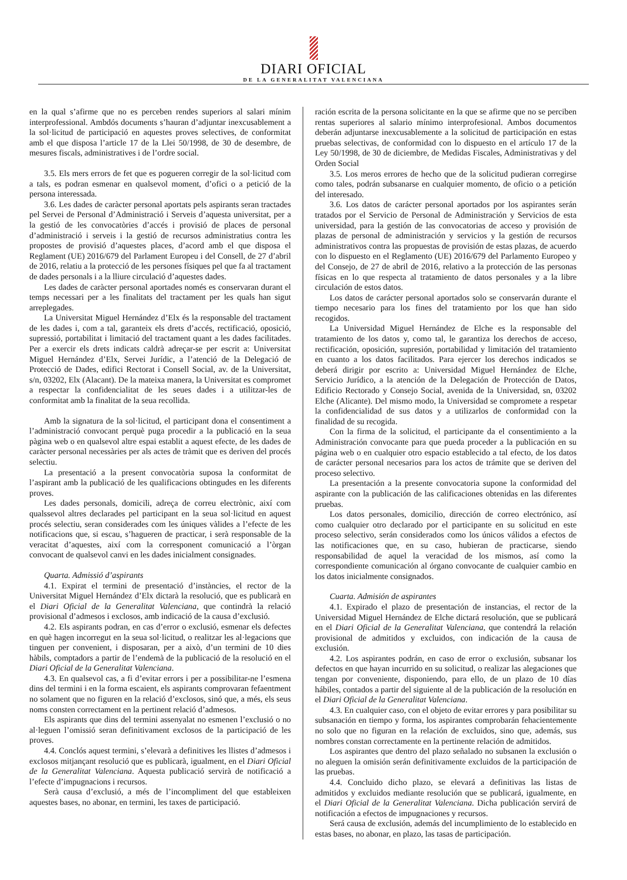DIARI OFICIAL
DE LA GENERALITAT VALENCIANA
en la qual s’afirme que no es perceben rendes superiors al salari mínim interprofessional. Ambdós documents s’hauran d’adjuntar inexcusablement a la sol·licitud de participació en aquestes proves selectives, de conformitat amb el que disposa l’article 17 de la Llei 50/1998, de 30 de desembre, de mesures fiscals, administratives i de l’ordre social.
3.5. Els mers errors de fet que es pogueren corregir de la sol·licitud com a tals, es podran esmenar en qualsevol moment, d’ofici o a petició de la persona interessada.
3.6. Les dades de caràcter personal aportats pels aspirants seran tractades pel Servei de Personal d’Administració i Serveis d’aquesta universitat, per a la gestió de les convocatòries d’accés i provisió de places de personal d’administració i serveis i la gestió de recursos administratius contra les propostes de provisió d’aquestes places, d’acord amb el que disposa el Reglament (UE) 2016/679 del Parlament Europeu i del Consell, de 27 d’abril de 2016, relatiu a la protecció de les persones físiques pel que fa al tractament de dades personals i a la lliure circulació d’aquestes dades.
Les dades de caràcter personal aportades només es conservaran durant el temps necessari per a les finalitats del tractament per les quals han sigut arreplegades.
La Universitat Miguel Hernández d’Elx és la responsable del tractament de les dades i, com a tal, garanteix els drets d’accés, rectificació, oposició, supressió, portabilitat i limitació del tractament quant a les dades facilitades. Per a exercir els drets indicats caldrà adreçar-se per escrit a: Universitat Miguel Hernández d’Elx, Servei Jurídic, a l’atenció de la Delegació de Protecció de Dades, edifici Rectorat i Consell Social, av. de la Universitat, s/n, 03202, Elx (Alacant). De la mateixa manera, la Universitat es compromet a respectar la confidencialitat de les seues dades i a utilitzar-les de conformitat amb la finalitat de la seua recollida.
Amb la signatura de la sol·licitud, el participant dona el consentiment a l’administració convocant perquè puga procedir a la publicació en la seua pàgina web o en qualsevol altre espai establit a aquest efecte, de les dades de caràcter personal necessàries per als actes de tràmit que es deriven del procés selectiu.
La presentació a la present convocatòria suposa la conformitat de l’aspirant amb la publicació de les qualificacions obtingudes en les diferents proves.
Les dades personals, domicili, adreça de correu electrònic, així com qualssevol altres declarades pel participant en la seua sol·licitud en aquest procés selectiu, seran considerades com les úniques vàlides a l’efecte de les notificacions que, si escau, s’hagueren de practicar, i serà responsable de la veracitat d’aquestes, així com la corresponent comunicació a l’òrgan convocant de qualsevol canvi en les dades inicialment consignades.
Quarta. Admissió d’aspirants
4.1. Expirat el termini de presentació d’instàncies, el rector de la Universitat Miguel Hernández d’Elx dictarà la resolució, que es publicarà en el Diari Oficial de la Generalitat Valenciana, que contindrà la relació provisional d’admesos i exclosos, amb indicació de la causa d’exclusió.
4.2. Els aspirants podran, en cas d’error o exclusió, esmenar els defectes en què hagen incorregut en la seua sol·licitud, o realitzar les al·legacions que tinguen per convenient, i disposaran, per a això, d’un termini de 10 dies hàbils, comptadors a partir de l’endemà de la publicació de la resolució en el Diari Oficial de la Generalitat Valenciana.
4.3. En qualsevol cas, a fi d’evitar errors i per a possibilitar-ne l’esmena dins del termini i en la forma escaient, els aspirants comprovaran fefaentment no solament que no figuren en la relació d’exclosos, sinó que, a més, els seus noms consten correctament en la pertinent relació d’admesos.
Els aspirants que dins del termini assenyalat no esmenen l’exclusió o no al·leguen l’omissió seran definitivament exclosos de la participació de les proves.
4.4. Conclós aquest termini, s’elevarà a definitives les llistes d’admesos i exclosos mitjançant resolució que es publicarà, igualment, en el Diari Oficial de la Generalitat Valenciana. Aquesta publicació servirà de notificació a l’efecte d’impugnacions i recursos.
Serà causa d’exclusió, a més de l’incompliment del que estableixen aquestes bases, no abonar, en termini, les taxes de participació.
ración escrita de la persona solicitante en la que se afirme que no se perciben rentas superiores al salario mínimo interprofesional. Ambos documentos deberán adjuntarse inexcusablemente a la solicitud de participación en estas pruebas selectivas, de conformidad con lo dispuesto en el artículo 17 de la Ley 50/1998, de 30 de diciembre, de Medidas Fiscales, Administrativas y del Orden Social
3.5. Los meros errores de hecho que de la solicitud pudieran corregirse como tales, podrán subsanarse en cualquier momento, de oficio o a petición del interesado.
3.6. Los datos de carácter personal aportados por los aspirantes serán tratados por el Servicio de Personal de Administración y Servicios de esta universidad, para la gestión de las convocatorias de acceso y provisión de plazas de personal de administración y servicios y la gestión de recursos administrativos contra las propuestas de provisión de estas plazas, de acuerdo con lo dispuesto en el Reglamento (UE) 2016/679 del Parlamento Europeo y del Consejo, de 27 de abril de 2016, relativo a la protección de las personas físicas en lo que respecta al tratamiento de datos personales y a la libre circulación de estos datos.
Los datos de carácter personal aportados solo se conservarán durante el tiempo necesario para los fines del tratamiento por los que han sido recogidos.
La Universidad Miguel Hernández de Elche es la responsable del tratamiento de los datos y, como tal, le garantiza los derechos de acceso, rectificación, oposición, supresión, portabilidad y limitación del tratamiento en cuanto a los datos facilitados. Para ejercer los derechos indicados se deberá dirigir por escrito a: Universidad Miguel Hernández de Elche, Servicio Jurídico, a la atención de la Delegación de Protección de Datos, Edificio Rectorado y Consejo Social, avenida de la Universidad, sn, 03202 Elche (Alicante). Del mismo modo, la Universidad se compromete a respetar la confidencialidad de sus datos y a utilizarlos de conformidad con la finalidad de su recogida.
Con la firma de la solicitud, el participante da el consentimiento a la Administración convocante para que pueda proceder a la publicación en su página web o en cualquier otro espacio establecido a tal efecto, de los datos de carácter personal necesarios para los actos de trámite que se deriven del proceso selectivo.
La presentación a la presente convocatoria supone la conformidad del aspirante con la publicación de las calificaciones obtenidas en las diferentes pruebas.
Los datos personales, domicilio, dirección de correo electrónico, así como cualquier otro declarado por el participante en su solicitud en este proceso selectivo, serán considerados como los únicos válidos a efectos de las notificaciones que, en su caso, hubieran de practicarse, siendo responsabilidad de aquel la veracidad de los mismos, así como la correspondiente comunicación al órgano convocante de cualquier cambio en los datos inicialmente consignados.
Cuarta. Admisión de aspirantes
4.1. Expirado el plazo de presentación de instancias, el rector de la Universidad Miguel Hernández de Elche dictará resolución, que se publicará en el Diari Oficial de la Generalitat Valenciana, que contendrá la relación provisional de admitidos y excluidos, con indicación de la causa de exclusión.
4.2. Los aspirantes podrán, en caso de error o exclusión, subsanar los defectos en que hayan incurrido en su solicitud, o realizar las alegaciones que tengan por conveniente, disponiendo, para ello, de un plazo de 10 días hábiles, contados a partir del siguiente al de la publicación de la resolución en el Diari Oficial de la Generalitat Valenciana.
4.3. En cualquier caso, con el objeto de evitar errores y para posibilitar su subsanación en tiempo y forma, los aspirantes comprobarán fehacientemente no solo que no figuran en la relación de excluidos, sino que, además, sus nombres constan correctamente en la pertinente relación de admitidos.
Los aspirantes que dentro del plazo señalado no subsanen la exclusión o no aleguen la omisión serán definitivamente excluidos de la participación de las pruebas.
4.4. Concluido dicho plazo, se elevará a definitivas las listas de admitidos y excluidos mediante resolución que se publicará, igualmente, en el Diari Oficial de la Generalitat Valenciana. Dicha publicación servirá de notificación a efectos de impugnaciones y recursos.
Será causa de exclusión, además del incumplimiento de lo establecido en estas bases, no abonar, en plazo, las tasas de participación.